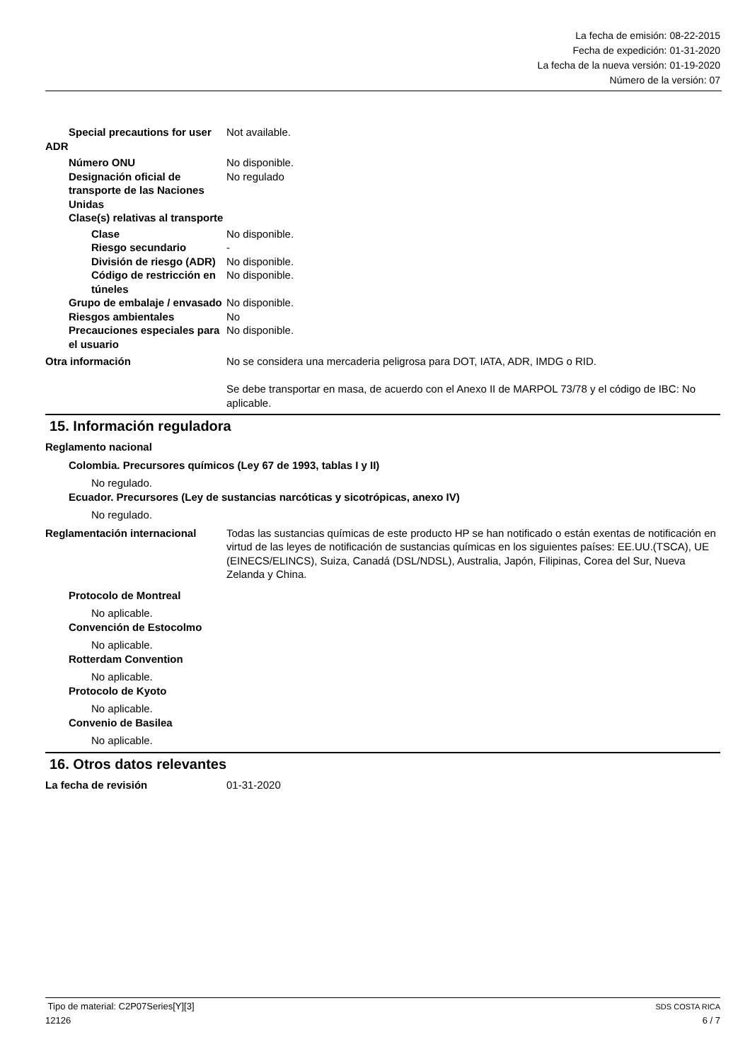La fecha de emisión: 08-22-2015
Fecha de expedición: 01-31-2020
La fecha de la nueva versión: 01-19-2020
Número de la versión: 07
Special precautions for user
Not available.
ADR
Número ONU No disponible.
Designación oficial de transporte de las Naciones Unidas
No regulado
Clase(s) relativas al transporte
Clase No disponible.
Riesgo secundario -
División de riesgo (ADR)
No disponible.
Código de restricción en túneles
No disponible.
Grupo de embalaje / envasado
No disponible.
Riesgos ambientales No
Precauciones especiales para el usuario
No disponible.
Otra información No se considera una mercaderia peligrosa para DOT, IATA, ADR, IMDG o RID.
Se debe transportar en masa, de acuerdo con el Anexo II de MARPOL 73/78 y el código de IBC: No aplicable.
15. Información reguladora
Reglamento nacional
Colombia. Precursores químicos (Ley 67 de 1993, tablas I y II)
No regulado.
Ecuador. Precursores (Ley de sustancias narcóticas y sicotrópicas, anexo IV)
No regulado.
Reglamentación internacional Todas las sustancias químicas de este producto HP se han notificado o están exentas de notificación en virtud de las leyes de notificación de sustancias químicas en los siguientes países: EE.UU.(TSCA), UE (EINECS/ELINCS), Suiza, Canadá (DSL/NDSL), Australia, Japón, Filipinas, Corea del Sur, Nueva Zelanda y China.
Protocolo de Montreal
No aplicable.
Convención de Estocolmo
No aplicable.
Rotterdam Convention
No aplicable.
Protocolo de Kyoto
No aplicable.
Convenio de Basilea
No aplicable.
16. Otros datos relevantes
La fecha de revisión 01-31-2020
Tipo de material: C2P07Series[Y][3] SDS COSTA RICA
12126 6 / 7